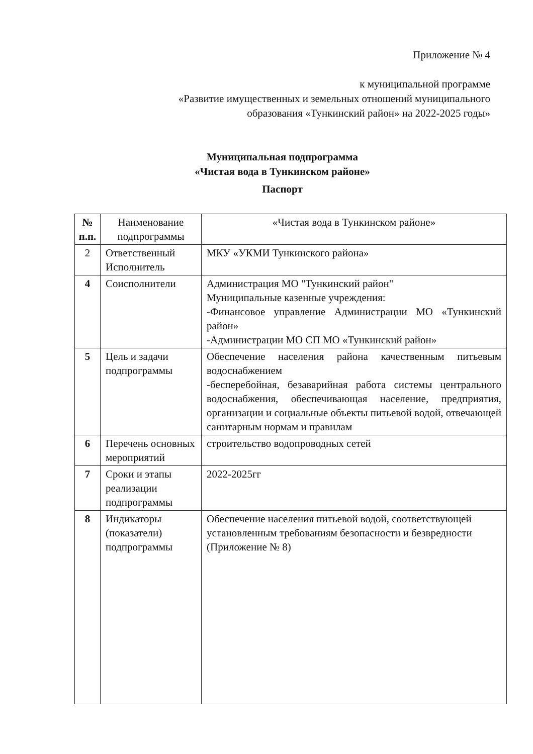Приложение № 4
к муниципальной программе
«Развитие имущественных и земельных отношений муниципального
образования «Тункинский район» на 2022-2025 годы»
Муниципальная подпрограмма
«Чистая вода в Тункинском районе»
Паспорт
| № п.п. | Наименование подпрограммы | «Чистая вода в Тункинском районе» |
| 2 | Ответственный Исполнитель | МКУ «УКМИ Тункинского района» |
| 4 | Соисполнители | Администрация МО "Тункинский район" Муниципальные казенные учреждения: -Финансовое управление Администрации МО «Тункинский район» -Администрации МО СП МО «Тункинский район» |
| 5 | Цель и задачи подпрограммы | Обеспечение населения района качественным питьевым водоснабжением -бесперебойная, безаварийная работа системы центрального водоснабжения, обеспечивающая население, предприятия, организации и социальные объекты питьевой водой, отвечающей санитарным нормам и правилам |
| 6 | Перечень основных мероприятий | строительство водопроводных сетей |
| 7 | Сроки и этапы реализации подпрограммы | 2022-2025гг |
| 8 | Индикаторы (показатели) подпрограммы | Обеспечение населения питьевой водой, соответствующей установленным требованиям безопасности и безвредности (Приложение № 8) |